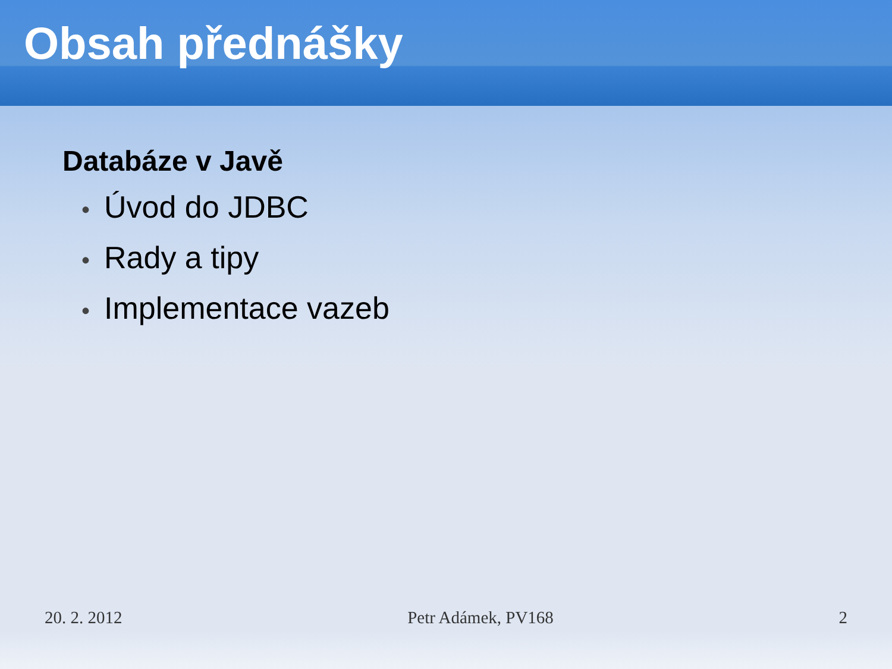Obsah přednášky
Databáze v Javě
• Úvod do JDBC
• Rady a tipy
• Implementace vazeb
20. 2. 2012 Petr Adámek, PV168 2